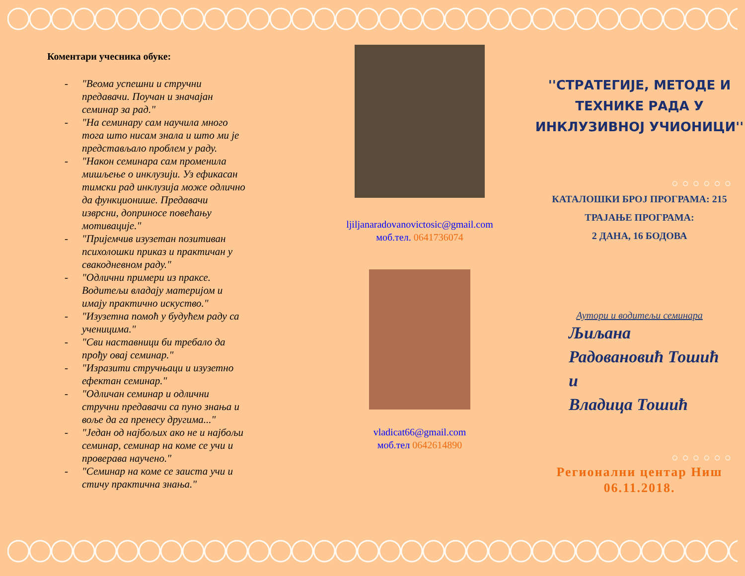Коментари учесника обуке:
- "Веома успешни и стручни предавачи. Поучан и значајан семинар за рад."
- "На семинару сам научила много тога што нисам знала и што ми је представљало проблем у раду.
- "Након семинара сам променила мишљење о инклузији. Уз ефикасан тимски рад инклузија може одлично да функционише. Предавачи изврсни, доприносе повећању мотивације."
- "Пријемчив изузетан позитиван психолошки приказ и практичан у свакодневном раду."
- "Одлични примери из праксе. Водитељи владају материјом и имају практично искуство."
- "Изузетна помоћ у будућем раду са ученицима."
- "Сви наставници би требало да прођу овај семинар."
- "Изразити стручњаци и изузетно ефектан семинар."
- "Одличан семинар и одлични стручни предавачи са пуно знања и воље да га пренесу другима..."
- "Један од најбољих ако не и најбољи семинар, семинар на коме се учи и проверава научено."
- "Семинар на коме се заиста учи и стичу практична знања."
ljiljanaradovanovictosic@gmail.com
моб.тел. 0641736074
vladicat66@gmail.com
моб.тел 0642614890
''СТРАТЕГИЈЕ, МЕТОДЕ И
ТЕХНИКЕ РАДА У
ИНКЛУЗИВНОЈ УЧИОНИЦИ''
○○○○○○
КАТАЛОШКИ БРОЈ ПРОГРАМА: 215
ТРАЈАЊЕ ПРОГРАМА:
2 ДАНА, 16 БОДОВА
Аутори и водитељи семинара
Љиљана
Радовановић Тошић
и
Владица Тошић
○○○○○○
Регионални центар Ниш
06.11.2018.